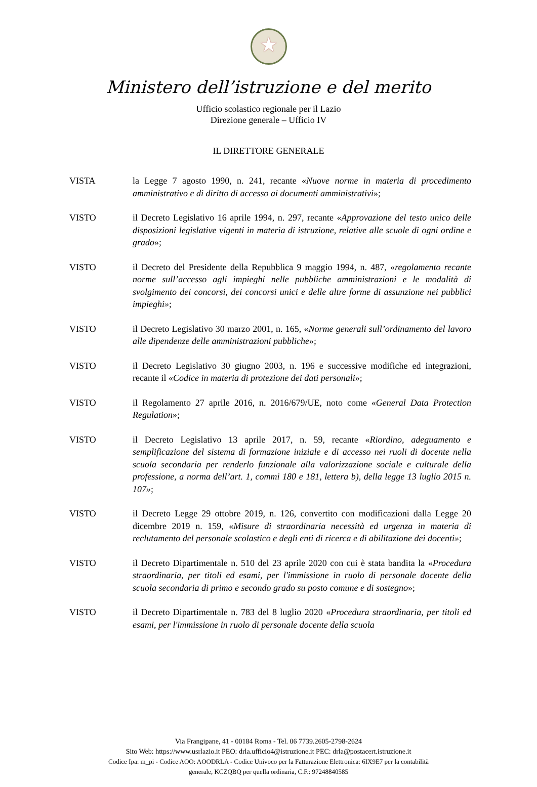★
Ministero dell’istruzione e del merito
Ufficio scolastico regionale per il Lazio
Direzione generale – Ufficio IV
IL DIRETTORE GENERALE
VISTA la Legge 7 agosto 1990, n. 241, recante «Nuove norme in materia di procedimento amministrativo e di diritto di accesso ai documenti amministrativi»;
VISTO il Decreto Legislativo 16 aprile 1994, n. 297, recante «Approvazione del testo unico delle disposizioni legislative vigenti in materia di istruzione, relative alle scuole di ogni ordine e grado»;
VISTO il Decreto del Presidente della Repubblica 9 maggio 1994, n. 487, «regolamento recante norme sull’accesso agli impieghi nelle pubbliche amministrazioni e le modalità di svolgimento dei concorsi, dei concorsi unici e delle altre forme di assunzione nei pubblici impieghi»;
VISTO il Decreto Legislativo 30 marzo 2001, n. 165, «Norme generali sull’ordinamento del lavoro alle dipendenze delle amministrazioni pubbliche»;
VISTO il Decreto Legislativo 30 giugno 2003, n. 196 e successive modifiche ed integrazioni, recante il «Codice in materia di protezione dei dati personali»;
VISTO il Regolamento 27 aprile 2016, n. 2016/679/UE, noto come «General Data Protection Regulation»;
VISTO il Decreto Legislativo 13 aprile 2017, n. 59, recante «Riordino, adeguamento e semplificazione del sistema di formazione iniziale e di accesso nei ruoli di docente nella scuola secondaria per renderlo funzionale alla valorizzazione sociale e culturale della professione, a norma dell’art. 1, commi 180 e 181, lettera b), della legge 13 luglio 2015 n. 107»;
VISTO il Decreto Legge 29 ottobre 2019, n. 126, convertito con modificazioni dalla Legge 20 dicembre 2019 n. 159, «Misure di straordinaria necessità ed urgenza in materia di reclutamento del personale scolastico e degli enti di ricerca e di abilitazione dei docenti»;
VISTO il Decreto Dipartimentale n. 510 del 23 aprile 2020 con cui è stata bandita la «Procedura straordinaria, per titoli ed esami, per l'immissione in ruolo di personale docente della scuola secondaria di primo e secondo grado su posto comune e di sostegno»;
VISTO il Decreto Dipartimentale n. 783 del 8 luglio 2020 «Procedura straordinaria, per titoli ed esami, per l'immissione in ruolo di personale docente della scuola
Via Frangipane, 41 - 00184 Roma - Tel. 06 7739.2605-2798-2624
Sito Web: https://www.usrlazio.it PEO: drla.ufficio4@istruzione.it PEC: drla@postacert.istruzione.it
Codice Ipa: m_pi - Codice AOO: AOODRLA - Codice Univoco per la Fatturazione Elettronica: 6IX9E7 per la contabilità
generale, KCZQBQ per quella ordinaria, C.F.: 97248840585